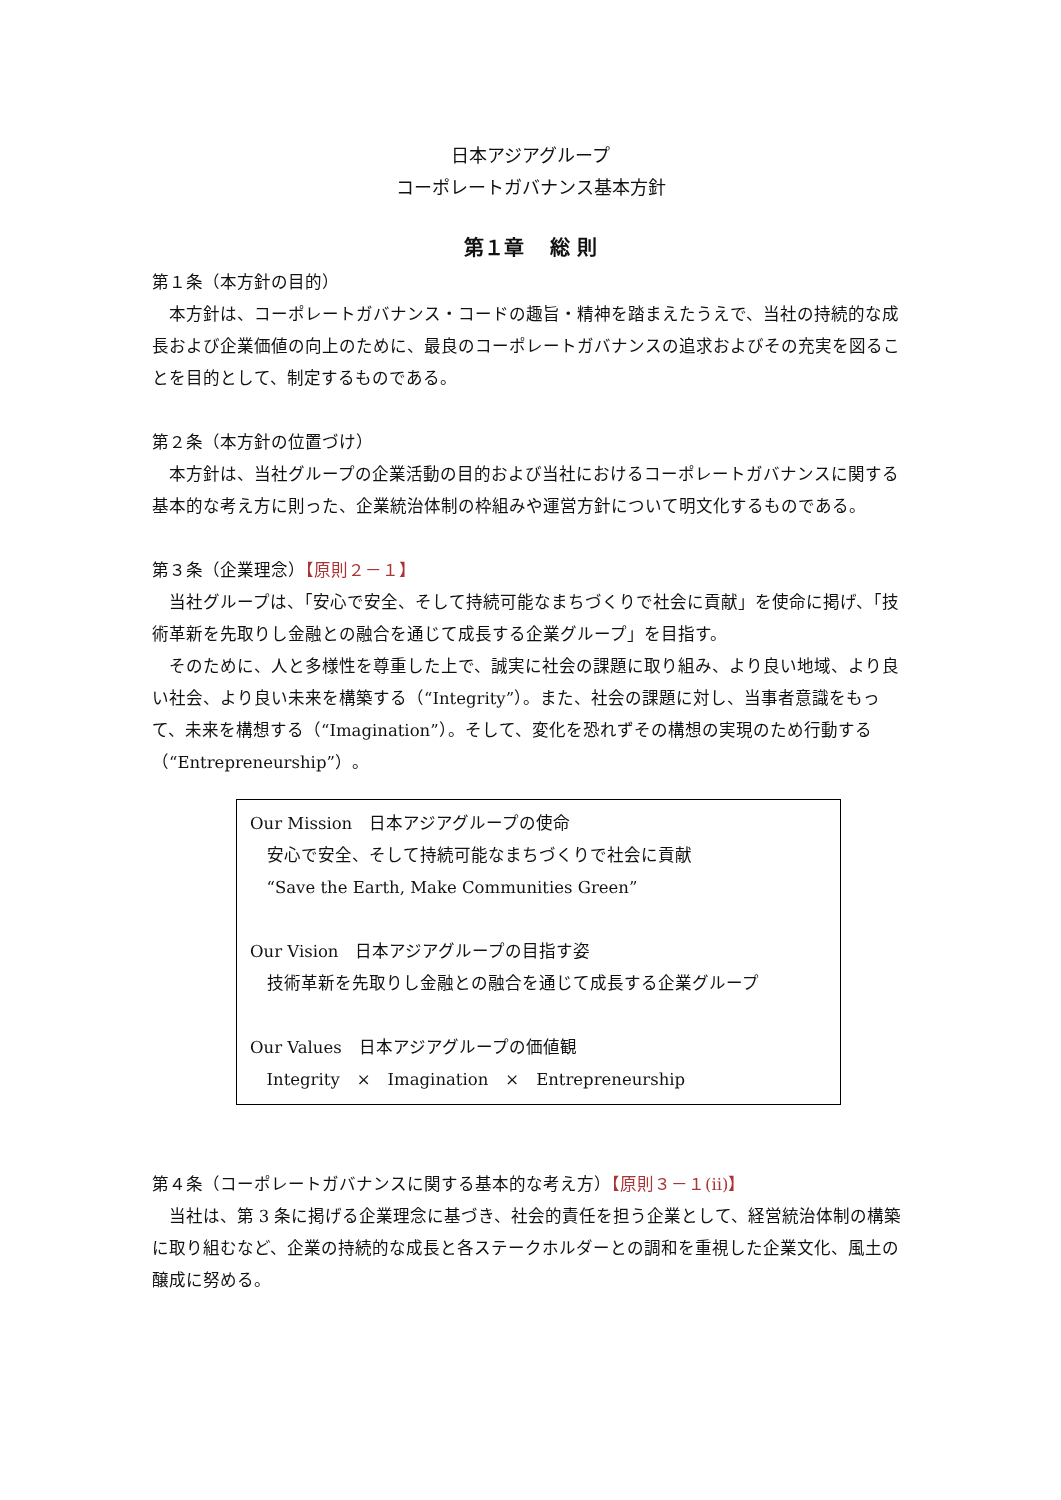日本アジアグループ
コーポレートガバナンス基本方針
第１章　 総 則
第１条（本方針の目的）
本方針は、コーポレートガバナンス・コードの趣旨・精神を踏まえたうえで、当社の持続的な成長および企業価値の向上のために、最良のコーポレートガバナンスの追求およびその充実を図ることを目的として、制定するものである。
第２条（本方針の位置づけ）
本方針は、当社グループの企業活動の目的および当社におけるコーポレートガバナンスに関する基本的な考え方に則った、企業統治体制の枠組みや運営方針について明文化するものである。
第３条（企業理念）【原則２－１】
当社グループは、「安心で安全、そして持続可能なまちづくりで社会に貢献」を使命に掲げ、「技術革新を先取りし金融との融合を通じて成長する企業グループ」を目指す。
そのために、人と多様性を尊重した上で、誠実に社会の課題に取り組み、より良い地域、より良い社会、より良い未来を構築する（“Integrity”）。また、社会の課題に対し、当事者意識をもって、未来を構想する（“Imagination”）。そして、変化を恐れずその構想の実現のため行動する（“Entrepreneurship”）。
Our Mission　日本アジアグループの使命
安心で安全、そして持続可能なまちづくりで社会に貢献
“Save the Earth, Make Communities Green”
Our Vision　日本アジアグループの目指す姿
技術革新を先取りし金融との融合を通じて成長する企業グループ
Our Values　日本アジアグループの価値観
Integrity　×　Imagination　×　Entrepreneurship
第４条（コーポレートガバナンスに関する基本的な考え方）【原則３－１(ii)】
当社は、第 3 条に掲げる企業理念に基づき、社会的責任を担う企業として、経営統治体制の構築に取り組むなど、企業の持続的な成長と各ステークホルダーとの調和を重視した企業文化、風土の醸成に努める。